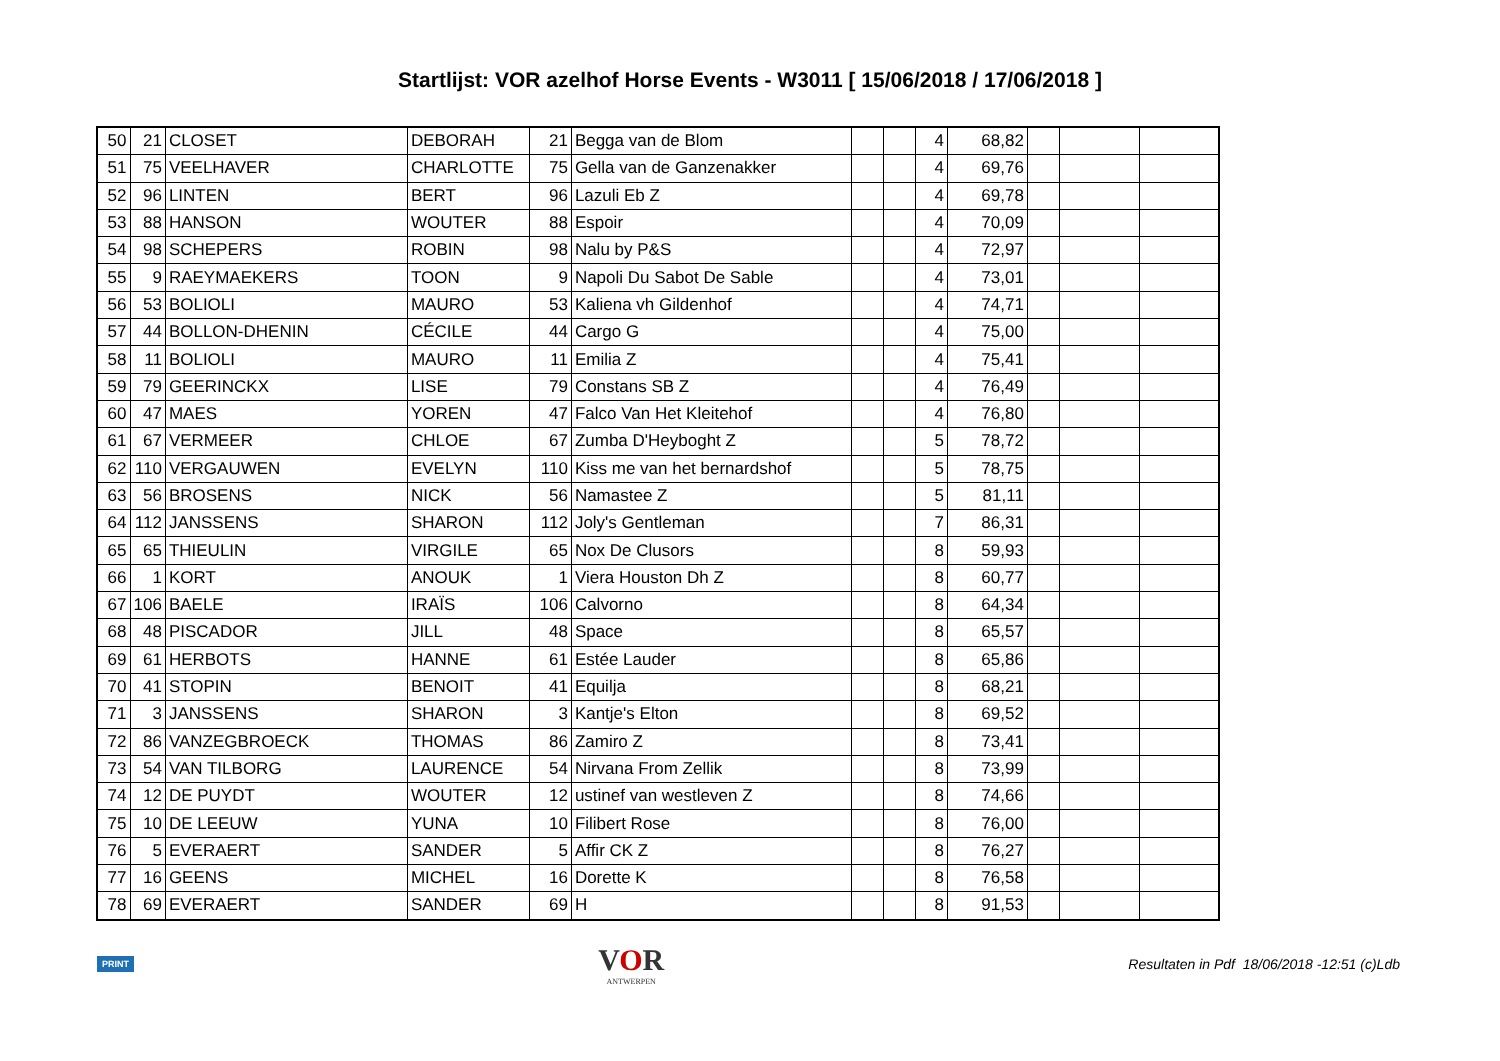Startlijst: VOR azelhof Horse Events - W3011 [ 15/06/2018 / 17/06/2018 ]
| 50 | 21 | CLOSET | DEBORAH | 21 | Begga van de Blom | | | 4 | 68,82 | | | |
| 51 | 75 | VEELHAVER | CHARLOTTE | 75 | Gella van de Ganzenakker | | | 4 | 69,76 | | | |
| 52 | 96 | LINTEN | BERT | 96 | Lazuli Eb Z | | | 4 | 69,78 | | | |
| 53 | 88 | HANSON | WOUTER | 88 | Espoir | | | 4 | 70,09 | | | |
| 54 | 98 | SCHEPERS | ROBIN | 98 | Nalu by P&S | | | 4 | 72,97 | | | |
| 55 | 9 | RAEYMAEKERS | TOON | 9 | Napoli Du Sabot De Sable | | | 4 | 73,01 | | | |
| 56 | 53 | BOLIOLI | MAURO | 53 | Kaliena vh Gildenhof | | | 4 | 74,71 | | | |
| 57 | 44 | BOLLON-DHENIN | CÉCILE | 44 | Cargo G | | | 4 | 75,00 | | | |
| 58 | 11 | BOLIOLI | MAURO | 11 | Emilia Z | | | 4 | 75,41 | | | |
| 59 | 79 | GEERINCKX | LISE | 79 | Constans SB Z | | | 4 | 76,49 | | | |
| 60 | 47 | MAES | YOREN | 47 | Falco Van Het Kleitehof | | | 4 | 76,80 | | | |
| 61 | 67 | VERMEER | CHLOE | 67 | Zumba D'Heyboght Z | | | 5 | 78,72 | | | |
| 62 | 110 | VERGAUWEN | EVELYN | 110 | Kiss me van het bernardshof | | | 5 | 78,75 | | | |
| 63 | 56 | BROSENS | NICK | 56 | Namastee Z | | | 5 | 81,11 | | | |
| 64 | 112 | JANSSENS | SHARON | 112 | Joly's Gentleman | | | 7 | 86,31 | | | |
| 65 | 65 | THIEULIN | VIRGILE | 65 | Nox De Clusors | | | 8 | 59,93 | | | |
| 66 | 1 | KORT | ANOUK | 1 | Viera Houston Dh Z | | | 8 | 60,77 | | | |
| 67 | 106 | BAELE | IRAÏS | 106 | Calvorno | | | 8 | 64,34 | | | |
| 68 | 48 | PISCADOR | JILL | 48 | Space | | | 8 | 65,57 | | | |
| 69 | 61 | HERBOTS | HANNE | 61 | Estée Lauder | | | 8 | 65,86 | | | |
| 70 | 41 | STOPIN | BENOIT | 41 | Equilja | | | 8 | 68,21 | | | |
| 71 | 3 | JANSSENS | SHARON | 3 | Kantje's Elton | | | 8 | 69,52 | | | |
| 72 | 86 | VANZEGBROECK | THOMAS | 86 | Zamiro Z | | | 8 | 73,41 | | | |
| 73 | 54 | VAN TILBORG | LAURENCE | 54 | Nirvana From Zellik | | | 8 | 73,99 | | | |
| 74 | 12 | DE PUYDT | WOUTER | 12 | ustinef van westleven Z | | | 8 | 74,66 | | | |
| 75 | 10 | DE LEEUW | YUNA | 10 | Filibert Rose | | | 8 | 76,00 | | | |
| 76 | 5 | EVERAERT | SANDER | 5 | Affir CK Z | | | 8 | 76,27 | | | |
| 77 | 16 | GEENS | MICHEL | 16 | Dorette K | | | 8 | 76,58 | | | |
| 78 | 69 | EVERAERT | SANDER | 69 | H | | | 8 | 91,53 | | | |
PRINT
VOR
ANTWERPEN
Resultaten in Pdf 18/06/2018 -12:51 (c)Ldb